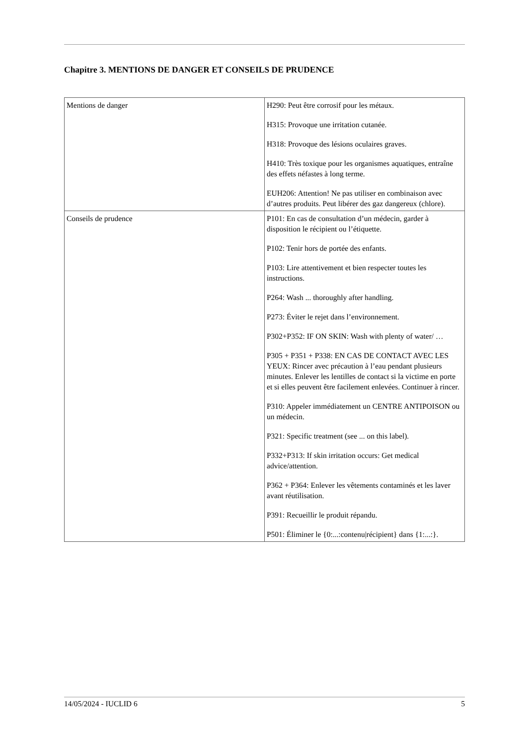Chapitre 3. MENTIONS DE DANGER ET CONSEILS DE PRUDENCE
| Mentions de danger | H290: Peut être corrosif pour les métaux. H315: Provoque une irritation cutanée. H318: Provoque des lésions oculaires graves. H410: Très toxique pour les organismes aquatiques, entraîne des effets néfastes à long terme. EUH206: Attention! Ne pas utiliser en combinaison avec d’autres produits. Peut libérer des gaz dangereux (chlore). |
| Conseils de prudence | P101: En cas de consultation d’un médecin, garder à disposition le récipient ou l’étiquette. P102: Tenir hors de portée des enfants. P103: Lire attentivement et bien respecter toutes les instructions. P264: Wash ... thoroughly after handling. P273: Éviter le rejet dans l’environnement. P302+P352: IF ON SKIN: Wash with plenty of water/ … P305 + P351 + P338: EN CAS DE CONTACT AVEC LES YEUX: Rincer avec précaution à l’eau pendant plusieurs minutes. Enlever les lentilles de contact si la victime en porte et si elles peuvent être facilement enlevées. Continuer à rincer. P310: Appeler immédiatement un CENTRE ANTIPOISON ou un médecin. P321: Specific treatment (see ... on this label). P332+P313: If skin irritation occurs: Get medical advice/attention. P362 + P364: Enlever les vêtements contaminés et les laver avant réutilisation. P391: Recueillir le produit répandu. P501: Éliminer le {0:...:contenu/récipient} dans {1:...:}. |
14/05/2024 - IUCLID 6 5